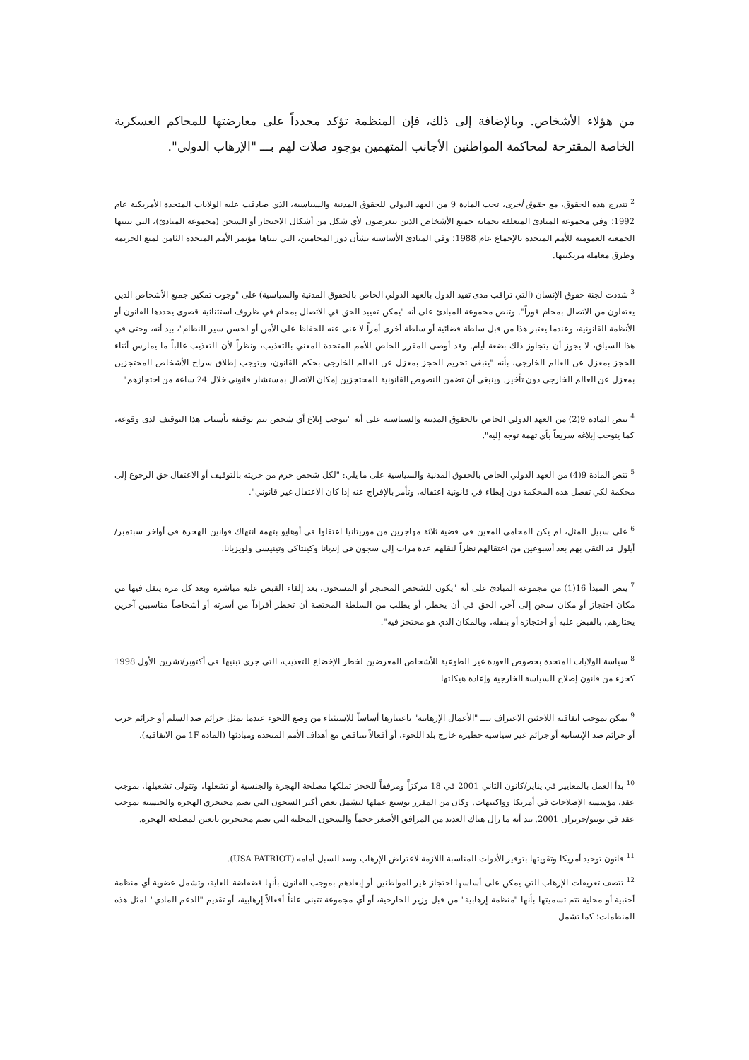من هؤلاء الأشخاص. وبالإضافة إلى ذلك، فإن المنظمة تؤكد مجدداً على معارضتها للمحاكم العسكرية الخاصة المقترحة لمحاكمة المواطنين الأجانب المتهمين بوجود صلات لهم بـــ "الإرهاب الدولي".
<sup>2</sup> تندرج هذه الحقوق، مع حقوق أخرى، تحت المادة 9 من العهد الدولي للحقوق المدنية والسياسية، الذي صادقت عليه الولايات المتحدة الأمريكية عام 1992؛ وفي مجموعة المبادئ المتعلقة بحماية جميع الأشخاص الذين يتعرضون لأي شكل من أشكال الاحتجاز أو السجن (مجموعة المبادئ)، التي تبنتها الجمعية العمومية للأمم المتحدة بالإجماع عام 1988؛ وفي المبادئ الأساسية بشأن دور المحامين، التي تبناها مؤتمر الأمم المتحدة الثامن لمنع الجريمة وطرق معاملة مرتكبيها.
<sup>3</sup> شددت لجنة حقوق الإنسان (التي تراقب مدى تقيد الدول بالعهد الدولي الخاص بالحقوق المدنية والسياسية) على "وجوب تمكين جميع الأشخاص الذين يعتقلون من الاتصال بمحام فوراً". وتنص مجموعة المبادئ على أنه "يمكن تقييد الحق في الاتصال بمحام في ظروف استثنائية قصوى يحددها القانون أو الأنظمة القانونية، وعندما يعتبر هذا من قبل سلطة قضائية أو سلطة أخرى أمراً لا غنى عنه للحفاظ على الأمن أو لحسن سير النظام"، بيد أنه، وحتى في هذا السياق، لا يجوز أن يتجاوز ذلك بضعة أيام. وقد أوصى المقرر الخاص للأمم المتحدة المعني بالتعذيب، ونظراً لأن التعذيب غالباً ما يمارس أثناء الحجز بمعزل عن العالم الخارجي، بأنه "ينبغي تحريم الحجز بمعزل عن العالم الخارجي بحكم القانون، ويتوجب إطلاق سراح الأشخاص المحتجزين بمعزل عن العالم الخارجي دون تأخير. وينبغي أن تضمن النصوص القانونية للمحتجزين إمكان الاتصال بمستشار قانوني خلال 24 ساعة من احتجازهم".
<sup>4</sup> تنص المادة 9(2) من العهد الدولي الخاص بالحقوق المدنية والسياسية على أنه "يتوجب إبلاغ أي شخص يتم توقيفه بأسباب هذا التوقيف لدى وقوعه، كما يتوجب إبلاغه سريعاً بأي تهمة توجه إليه".
<sup>5</sup> تنص المادة 9(4) من العهد الدولي الخاص بالحقوق المدنية والسياسية على ما يلي: "لكل شخص حرم من حريته بالتوقيف أو الاعتقال حق الرجوع إلى محكمة لكي تفصل هذه المحكمة دون إبطاء في قانونية اعتقاله، وتأمر بالإفراج عنه إذا كان الاعتقال غير قانوني".
<sup>6</sup> على سبيل المثل، لم يكن المحامي المعين في قضية ثلاثة مهاجرين من موريتانيا اعتقلوا في أوهايو بتهمة انتهاك قوانين الهجرة في أواخر سبتمبر/أيلول قد التقى بهم بعد أسبوعين من اعتقالهم نظراً لنقلهم عدة مرات إلى سجون في إنديانا وكينتاكي وتينيسي ولويزيانا.
<sup>7</sup> ينص المبدأ 16(1) من مجموعة المبادئ على أنه "يكون للشخص المحتجز أو المسجون، بعد إلقاء القبض عليه مباشرة وبعد كل مرة ينقل فيها من مكان احتجاز أو مكان سجن إلى آخر، الحق في أن يخطر، أو يطلب من السلطة المختصة أن تخطر أفراداً من أسرته أو أشخاصاً مناسبين آخرين يختارهم، بالقبض عليه أو احتجازه أو بنقله، وبالمكان الذي هو محتجز فيه".
<sup>8</sup> سياسة الولايات المتحدة بخصوص العودة غير الطوعية للأشخاص المعرضين لخطر الإخضاع للتعذيب، التي جرى تبنيها في أكتوبر/تشرين الأول 1998 كجزء من قانون إصلاح السياسة الخارجية وإعادة هيكلتها.
<sup>9</sup> يمكن بموجب اتفاقية اللاجئين الاعتراف بـــ "الأعمال الإرهابية" باعتبارها أساساً للاستثناء من وضع اللجوء عندما تمثل جرائم ضد السلم أو جرائم حرب أو جرائم ضد الإنسانية أو جرائم غير سياسية خطيرة خارج بلد اللجوء، أو أفعالاً تتناقض مع أهداف الأمم المتحدة ومبادئها (المادة 1F من الاتفاقية).
<sup>10</sup> بدأ العمل بالمعايير في يناير/كانون الثاني 2001 في 18 مركزاً ومرفقاً للحجز تملكها مصلحة الهجرة والجنسية أو تشغلها، وتتولى تشغيلها، بموجب عقد، مؤسسة الإصلاحات في أمريكا وواكينهات. وكان من المقرر توسيع عملها ليشمل بعض أكبر السجون التي تضم محتجزي الهجرة والجنسية بموجب عقد في يونيو/حزيران 2001. بيد أنه ما زال هناك العديد من المرافق الأصغر حجماً والسجون المحلية التي تضم محتجزين تابعين لمصلحة الهجرة.
<sup>11</sup> قانون توحيد أمريكا وتقويتها بتوفير الأدوات المناسبة اللازمة لاعتراض الإرهاب وسد السبل أمامه (USA PATRIOT).
<sup>12</sup> تتصف تعريفات الإرهاب التي يمكن على أساسها احتجاز غير المواطنين أو إبعادهم بموجب القانون بأنها فضفاضة للغاية، وتشمل عضوية أي منظمة أجنبية أو محلية تتم تسميتها بأنها "منظمة إرهابية" من قبل وزير الخارجية، أو أي مجموعة تتبنى علناً أفعالاً إرهابية، أو تقديم "الدعم المادي" لمثل هذه المنظمات؛ كما تشمل